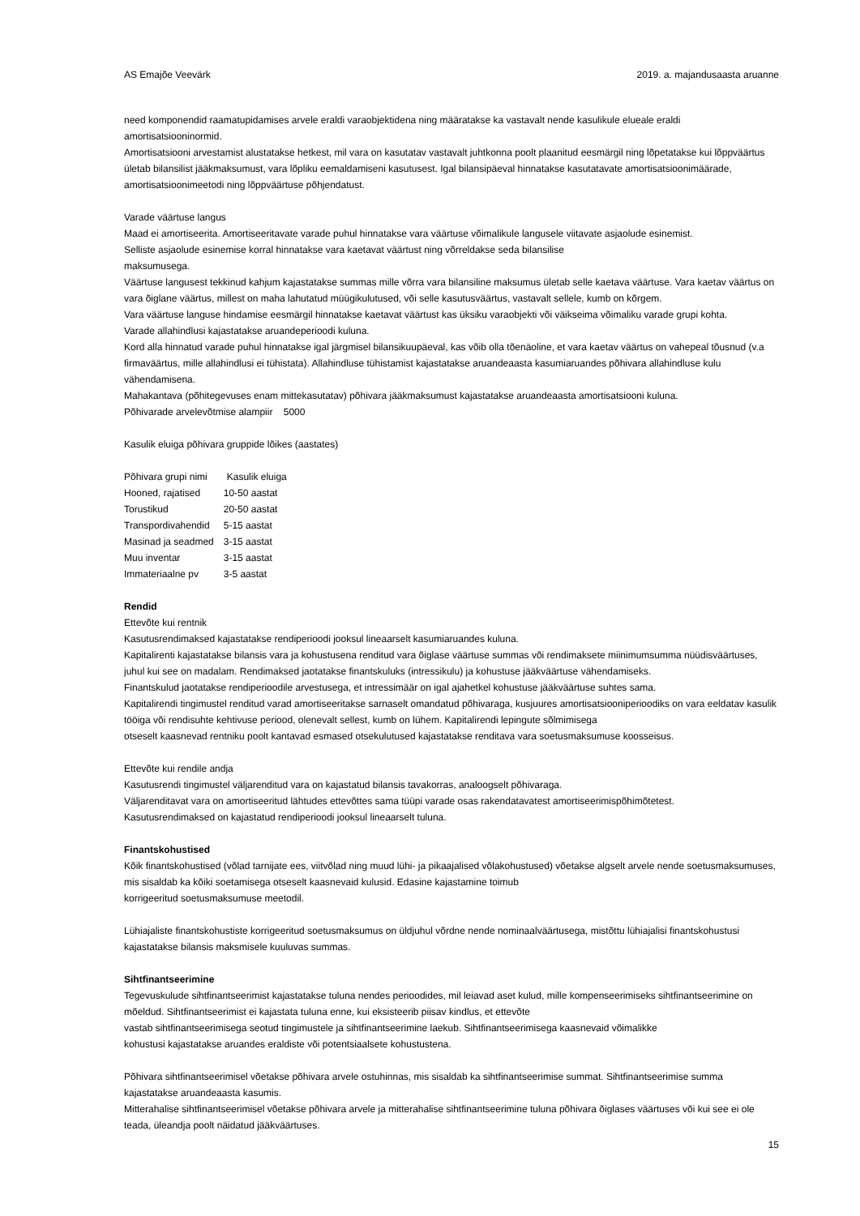AS Emajõe Veevärk 2019. a. majandusaasta aruanne
need komponendid raamatupidamises arvele eraldi varaobjektidena ning määratakse ka vastavalt nende kasulikule elueale eraldi amortisatsiooninormid.
Amortisatsiooni arvestamist alustatakse hetkest, mil vara on kasutatav vastavalt juhtkonna poolt plaanitud eesmärgil ning lõpetatakse kui lõppväärtus ületab bilansilist jääkmaksumust, vara lõpliku eemaldamiseni kasutusest. Igal bilansipäeval hinnatakse kasutatavate amortisatsioonimäärade, amortisatsioonimeetodi ning lõppväärtuse põhjendatust.
Varade väärtuse langus
Maad ei amortiseerita. Amortiseeritavate varade puhul hinnatakse vara väärtuse võimalikule langusele viitavate asjaolude esinemist.
Selliste asjaolude esinemise korral hinnatakse vara kaetavat väärtust ning võrreldakse seda bilansilise
maksumusega.
Väärtuse langusest tekkinud kahjum kajastatakse summas mille võrra vara bilansiline maksumus ületab selle kaetava väärtuse. Vara kaetav väärtus on vara õiglane väärtus, millest on maha lahutatud müügikulutused, või selle kasutusväärtus, vastavalt sellele, kumb on kõrgem.
Vara väärtuse languse hindamise eesmärgil hinnatakse kaetavat väärtust kas üksiku varaobjekti või väikseima võimaliku varade grupi kohta.
Varade allahindlusi kajastatakse aruandeperioodi kuluna.
Kord alla hinnatud varade puhul hinnatakse igal järgmisel bilansikuupäeval, kas võib olla tõenäoline, et vara kaetav väärtus on vahepeal tõusnud (v.a firmaväärtus, mille allahindlusi ei tühistata). Allahindluse tühistamist kajastatakse aruandeaasta kasumiaruandes põhivara allahindluse kulu vähendamisena.
Mahakantava (põhitegevuses enam mittekasutatav) põhivara jääkmaksumust kajastatakse aruandeaasta amortisatsiooni kuluna.
Põhivarade arvelevõtmise alampiir 5000
Kasulik eluiga põhivara gruppide lõikes (aastates)
| Põhivara grupi nimi | Kasulik eluiga |
| --- | --- |
| Hooned, rajatised | 10-50 aastat |
| Torustikud | 20-50 aastat |
| Transpordivahendid | 5-15 aastat |
| Masinad ja seadmed | 3-15 aastat |
| Muu inventar | 3-15 aastat |
| Immateriaalne pv | 3-5 aastat |
Rendid
Ettevõte kui rentnik
Kasutusrendimaksed kajastatakse rendiperioodi jooksul lineaarselt kasumiaruandes kuluna.
Kapitalirenti kajastatakse bilansis vara ja kohustusena renditud vara õiglase väärtuse summas või rendimaksete miinimumsumma nüüdisväärtuses, juhul kui see on madalam. Rendimaksed jaotatakse finantskuluks (intressikulu) ja kohustuse jääkväärtuse vähendamiseks.
Finantskulud jaotatakse rendiperioodile arvestusega, et intressimäär on igal ajahetkel kohustuse jääkväärtuse suhtes sama.
Kapitalirendi tingimustel renditud varad amortiseeritakse sarnaselt omandatud põhivaraga, kusjuures amortisatsiooniperioodiks on vara eeldatav kasulik tööiga või rendisuhte kehtivuse periood, olenevalt sellest, kumb on lühem. Kapitalirendi lepingute sõlmimisega
otseselt kaasnevad rentniku poolt kantavad esmased otsekulutused kajastatakse renditava vara soetusmaksumuse koosseisus.
Ettevõte kui rendile andja
Kasutusrendi tingimustel väljarenditud vara on kajastatud bilansis tavakorras, analoogselt põhivaraga.
Väljarenditavat vara on amortiseeritud lähtudes ettevõttes sama tüüpi varade osas rakendatavatest amortiseerimispõhimõtetest.
Kasutusrendimaksed on kajastatud rendiperioodi jooksul lineaarselt tuluna.
Finantskohustised
Kõik finantskohustised (võlad tarnijate ees, viitvõlad ning muud lühi- ja pikaajalised võlakohustused) võetakse algselt arvele nende soetusmaksumuses, mis sisaldab ka kõiki soetamisega otseselt kaasnevaid kulusid. Edasine kajastamine toimub
korrigeeritud soetusmaksumuse meetodil.
Lühiajaliste finantskohustiste korrigeeritud soetusmaksumus on üldjuhul võrdne nende nominaalväärtusega, mistõttu lühiajalisi finantskohustusi kajastatakse bilansis maksmisele kuuluvas summas.
Sihtfinantseerimine
Tegevuskulude sihtfinantseerimist kajastatakse tuluna nendes perioodides, mil leiavad aset kulud, mille kompenseerimiseks sihtfinantseerimine on mõeldud. Sihtfinantseerimist ei kajastata tuluna enne, kui eksisteerib piisav kindlus, et ettevõte
vastab sihtfinantseerimisega seotud tingimustele ja sihtfinantseerimine laekub. Sihtfinantseerimisega kaasnevaid võimalikke
kohustusi kajastatakse aruandes eraldiste või potentsiaalsete kohustustena.
Põhivara sihtfinantseerimisel võetakse põhivara arvele ostuhinnas, mis sisaldab ka sihtfinantseerimise summat. Sihtfinantseerimise summa kajastatakse aruandeaasta kasumis.
Mitterahalise sihtfinantseerimisel võetakse põhivara arvele ja mitterahalise sihtfinantseerimine tuluna põhivara õiglases väärtuses või kui see ei ole teada, üleandja poolt näidatud jääkväärtuses.
15